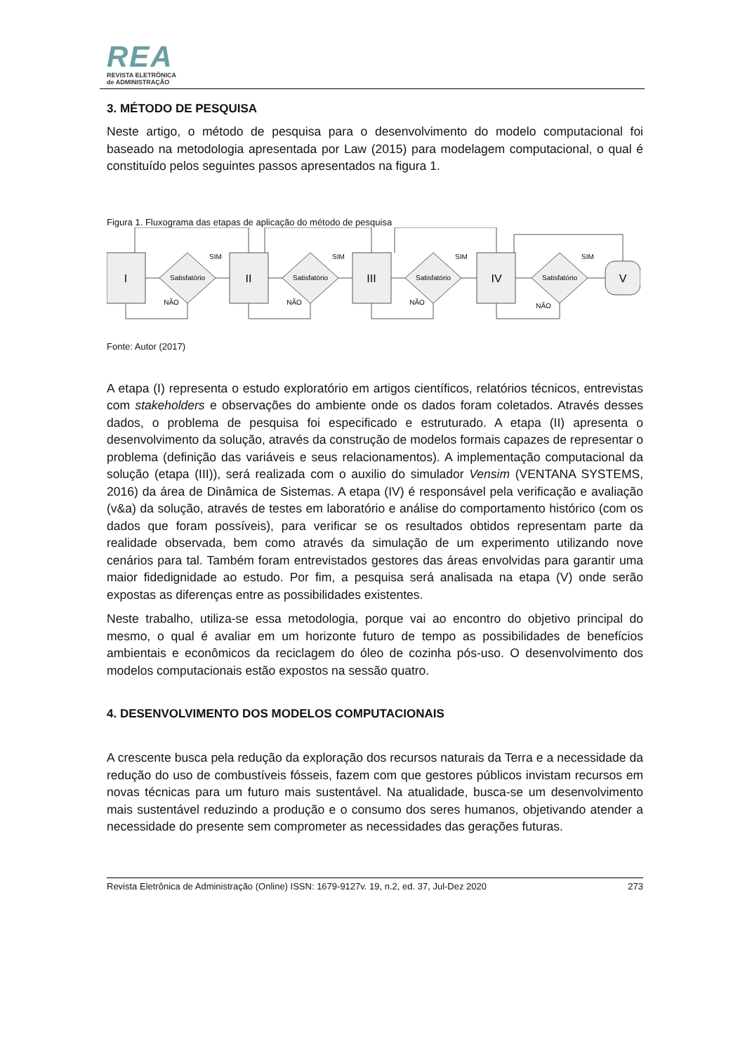REA
REVISTA ELETRÔNICA
de ADMINISTRAÇÃO
3. MÉTODO DE PESQUISA
Neste artigo, o método de pesquisa para o desenvolvimento do modelo computacional foi baseado na metodologia apresentada por Law (2015) para modelagem computacional, o qual é constituído pelos seguintes passos apresentados na figura 1.
Figura 1. Fluxograma das etapas de aplicação do método de pesquisa
I
II
III
IV
V
Satisfatório
Satisfatório
Satisfatório
Satisfatório
SIM
SIM
SIM
SIM
NÃO
NÃO
NÃO
NÃO
Fonte: Autor (2017)
A etapa (I) representa o estudo exploratório em artigos científicos, relatórios técnicos, entrevistas com stakeholders e observações do ambiente onde os dados foram coletados. Através desses dados, o problema de pesquisa foi especificado e estruturado. A etapa (II) apresenta o desenvolvimento da solução, através da construção de modelos formais capazes de representar o problema (definição das variáveis e seus relacionamentos). A implementação computacional da solução (etapa (III)), será realizada com o auxilio do simulador Vensim (VENTANA SYSTEMS, 2016) da área de Dinâmica de Sistemas. A etapa (IV) é responsável pela verificação e avaliação (v&a) da solução, através de testes em laboratório e análise do comportamento histórico (com os dados que foram possíveis), para verificar se os resultados obtidos representam parte da realidade observada, bem como através da simulação de um experimento utilizando nove cenários para tal. Também foram entrevistados gestores das áreas envolvidas para garantir uma maior fidedignidade ao estudo. Por fim, a pesquisa será analisada na etapa (V) onde serão expostas as diferenças entre as possibilidades existentes.
Neste trabalho, utiliza-se essa metodologia, porque vai ao encontro do objetivo principal do mesmo, o qual é avaliar em um horizonte futuro de tempo as possibilidades de benefícios ambientais e econômicos da reciclagem do óleo de cozinha pós-uso. O desenvolvimento dos modelos computacionais estão expostos na sessão quatro.
4. DESENVOLVIMENTO DOS MODELOS COMPUTACIONAIS
A crescente busca pela redução da exploração dos recursos naturais da Terra e a necessidade da redução do uso de combustíveis fósseis, fazem com que gestores públicos invistam recursos em novas técnicas para um futuro mais sustentável. Na atualidade, busca-se um desenvolvimento mais sustentável reduzindo a produção e o consumo dos seres humanos, objetivando atender a necessidade do presente sem comprometer as necessidades das gerações futuras.
Revista Eletrônica de Administração (Online) ISSN: 1679-9127v. 19, n.2, ed. 37, Jul-Dez 2020 273